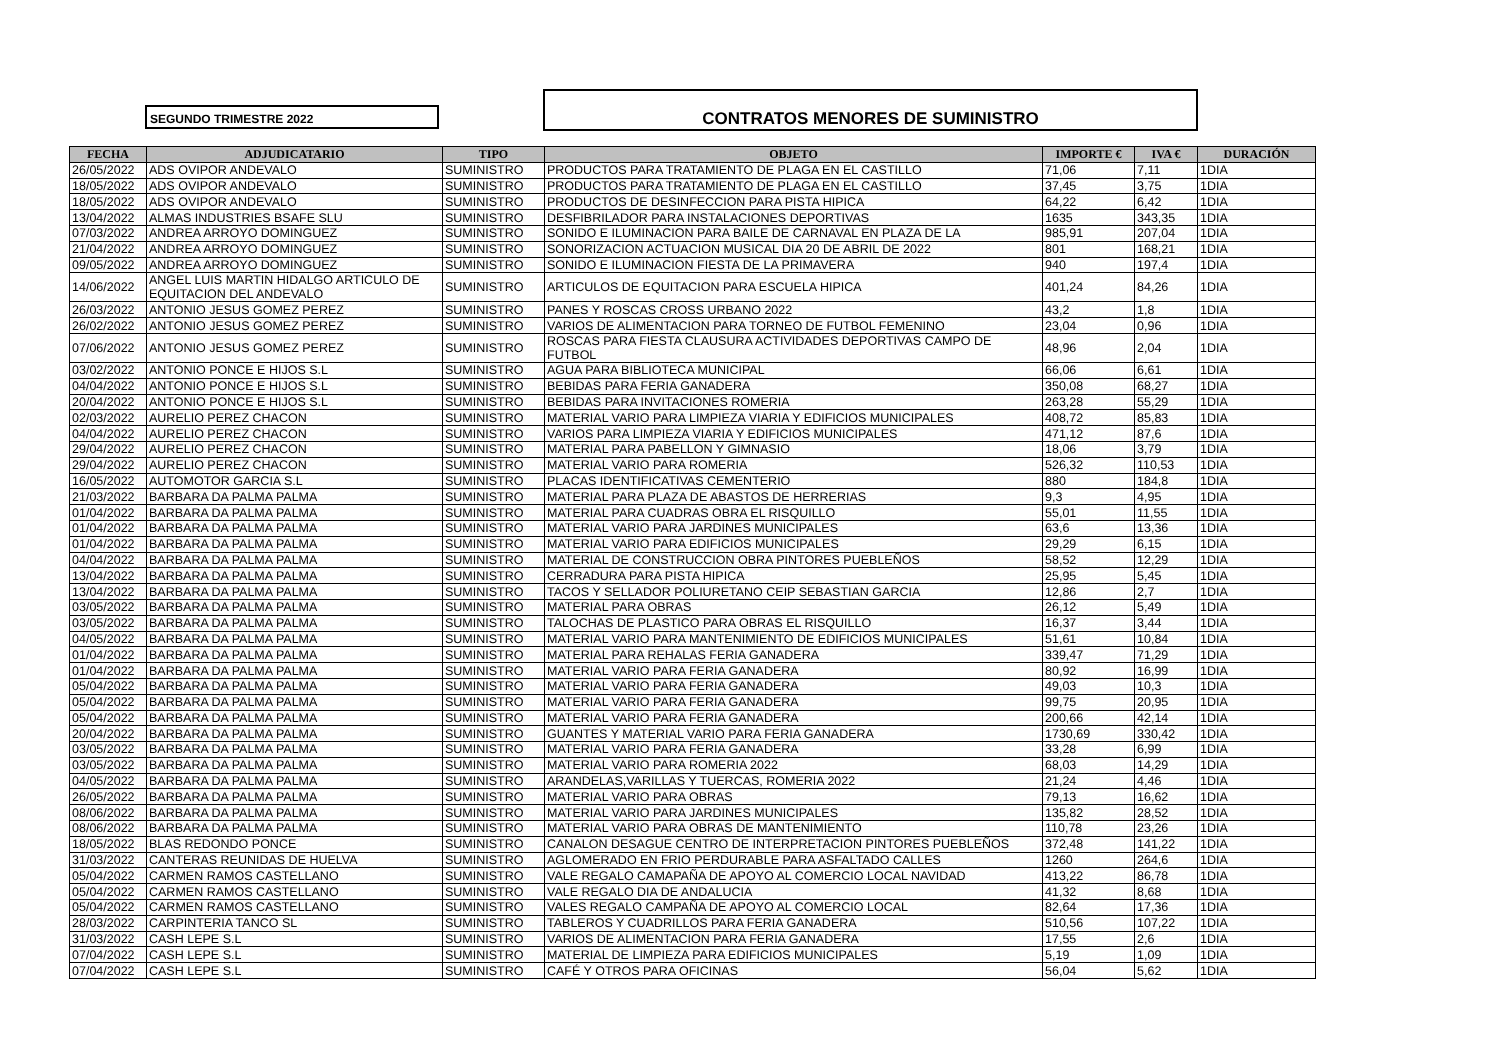SEGUNDO TRIMESTRE 2022
CONTRATOS MENORES DE SUMINISTRO
| FECHA | ADJUDICATARIO | TIPO | OBJETO | IMPORTE € | IVA € | DURACIÓN |
| --- | --- | --- | --- | --- | --- | --- |
| 26/05/2022 | ADS OVIPOR ANDEVALO | SUMINISTRO | PRODUCTOS PARA TRATAMIENTO DE PLAGA EN EL CASTILLO | 71,06 | 7,11 | 1DIA |
| 18/05/2022 | ADS OVIPOR ANDEVALO | SUMINISTRO | PRODUCTOS PARA TRATAMIENTO DE PLAGA EN EL CASTILLO | 37,45 | 3,75 | 1DIA |
| 18/05/2022 | ADS OVIPOR ANDEVALO | SUMINISTRO | PRODUCTOS DE DESINFECCION PARA PISTA HIPICA | 64,22 | 6,42 | 1DIA |
| 13/04/2022 | ALMAS INDUSTRIES BSAFE SLU | SUMINISTRO | DESFIBRILADOR PARA INSTALACIONES DEPORTIVAS | 1635 | 343,35 | 1DIA |
| 07/03/2022 | ANDREA ARROYO DOMINGUEZ | SUMINISTRO | SONIDO E ILUMINACION PARA BAILE DE CARNAVAL EN PLAZA DE LA | 985,91 | 207,04 | 1DIA |
| 21/04/2022 | ANDREA ARROYO DOMINGUEZ | SUMINISTRO | SONORIZACION ACTUACION MUSICAL DIA 20 DE ABRIL DE 2022 | 801 | 168,21 | 1DIA |
| 09/05/2022 | ANDREA ARROYO DOMINGUEZ | SUMINISTRO | SONIDO E ILUMINACION FIESTA DE LA PRIMAVERA | 940 | 197,4 | 1DIA |
| 14/06/2022 | ANGEL LUIS MARTIN HIDALGO ARTICULO DE EQUITACION DEL ANDEVALO | SUMINISTRO | ARTICULOS DE EQUITACION PARA ESCUELA HIPICA | 401,24 | 84,26 | 1DIA |
| 26/03/2022 | ANTONIO JESUS GOMEZ PEREZ | SUMINISTRO | PANES Y ROSCAS CROSS URBANO 2022 | 43,2 | 1,8 | 1DIA |
| 26/02/2022 | ANTONIO JESUS GOMEZ PEREZ | SUMINISTRO | VARIOS DE ALIMENTACION PARA TORNEO DE FUTBOL FEMENINO | 23,04 | 0,96 | 1DIA |
| 07/06/2022 | ANTONIO JESUS GOMEZ PEREZ | SUMINISTRO | ROSCAS PARA FIESTA CLAUSURA ACTIVIDADES DEPORTIVAS CAMPO DE FUTBOL | 48,96 | 2,04 | 1DIA |
| 03/02/2022 | ANTONIO PONCE E HIJOS S.L | SUMINISTRO | AGUA PARA BIBLIOTECA MUNICIPAL | 66,06 | 6,61 | 1DIA |
| 04/04/2022 | ANTONIO PONCE E HIJOS S.L | SUMINISTRO | BEBIDAS PARA FERIA GANADERA | 350,08 | 68,27 | 1DIA |
| 20/04/2022 | ANTONIO PONCE E HIJOS S.L | SUMINISTRO | BEBIDAS PARA INVITACIONES ROMERIA | 263,28 | 55,29 | 1DIA |
| 02/03/2022 | AURELIO PEREZ CHACON | SUMINISTRO | MATERIAL VARIO PARA LIMPIEZA VIARIA Y EDIFICIOS MUNICIPALES | 408,72 | 85,83 | 1DIA |
| 04/04/2022 | AURELIO PEREZ CHACON | SUMINISTRO | VARIOS PARA LIMPIEZA VIARIA Y EDIFICIOS MUNICIPALES | 471,12 | 87,6 | 1DIA |
| 29/04/2022 | AURELIO PEREZ CHACON | SUMINISTRO | MATERIAL PARA PABELLON Y GIMNASIO | 18,06 | 3,79 | 1DIA |
| 29/04/2022 | AURELIO PEREZ CHACON | SUMINISTRO | MATERIAL VARIO PARA ROMERIA | 526,32 | 110,53 | 1DIA |
| 16/05/2022 | AUTOMOTOR GARCIA S.L | SUMINISTRO | PLACAS IDENTIFICATIVAS CEMENTERIO | 880 | 184,8 | 1DIA |
| 21/03/2022 | BARBARA DA PALMA PALMA | SUMINISTRO | MATERIAL PARA PLAZA DE ABASTOS DE HERRERIAS | 9,3 | 4,95 | 1DIA |
| 01/04/2022 | BARBARA DA PALMA PALMA | SUMINISTRO | MATERIAL PARA CUADRAS OBRA EL RISQUILLO | 55,01 | 11,55 | 1DIA |
| 01/04/2022 | BARBARA DA PALMA PALMA | SUMINISTRO | MATERIAL VARIO PARA JARDINES MUNICIPALES | 63,6 | 13,36 | 1DIA |
| 01/04/2022 | BARBARA DA PALMA PALMA | SUMINISTRO | MATERIAL VARIO PARA EDIFICIOS MUNICIPALES | 29,29 | 6,15 | 1DIA |
| 04/04/2022 | BARBARA DA PALMA PALMA | SUMINISTRO | MATERIAL DE CONSTRUCCION OBRA PINTORES PUEBLEÑOS | 58,52 | 12,29 | 1DIA |
| 13/04/2022 | BARBARA DA PALMA PALMA | SUMINISTRO | CERRADURA PARA PISTA HIPICA | 25,95 | 5,45 | 1DIA |
| 13/04/2022 | BARBARA DA PALMA PALMA | SUMINISTRO | TACOS Y SELLADOR POLIURETANO CEIP SEBASTIAN GARCIA | 12,86 | 2,7 | 1DIA |
| 03/05/2022 | BARBARA DA PALMA PALMA | SUMINISTRO | MATERIAL PARA OBRAS | 26,12 | 5,49 | 1DIA |
| 03/05/2022 | BARBARA DA PALMA PALMA | SUMINISTRO | TALOCHAS DE PLASTICO PARA OBRAS EL RISQUILLO | 16,37 | 3,44 | 1DIA |
| 04/05/2022 | BARBARA DA PALMA PALMA | SUMINISTRO | MATERIAL VARIO PARA MANTENIMIENTO DE EDIFICIOS MUNICIPALES | 51,61 | 10,84 | 1DIA |
| 01/04/2022 | BARBARA DA PALMA PALMA | SUMINISTRO | MATERIAL PARA REHALAS FERIA GANADERA | 339,47 | 71,29 | 1DIA |
| 01/04/2022 | BARBARA DA PALMA PALMA | SUMINISTRO | MATERIAL VARIO PARA FERIA GANADERA | 80,92 | 16,99 | 1DIA |
| 05/04/2022 | BARBARA DA PALMA PALMA | SUMINISTRO | MATERIAL VARIO PARA FERIA GANADERA | 49,03 | 10,3 | 1DIA |
| 05/04/2022 | BARBARA DA PALMA PALMA | SUMINISTRO | MATERIAL VARIO PARA FERIA GANADERA | 99,75 | 20,95 | 1DIA |
| 05/04/2022 | BARBARA DA PALMA PALMA | SUMINISTRO | MATERIAL VARIO PARA FERIA GANADERA | 200,66 | 42,14 | 1DIA |
| 20/04/2022 | BARBARA DA PALMA PALMA | SUMINISTRO | GUANTES Y MATERIAL VARIO PARA FERIA GANADERA | 1730,69 | 330,42 | 1DIA |
| 03/05/2022 | BARBARA DA PALMA PALMA | SUMINISTRO | MATERIAL VARIO PARA FERIA GANADERA | 33,28 | 6,99 | 1DIA |
| 03/05/2022 | BARBARA DA PALMA PALMA | SUMINISTRO | MATERIAL VARIO PARA ROMERIA 2022 | 68,03 | 14,29 | 1DIA |
| 04/05/2022 | BARBARA DA PALMA PALMA | SUMINISTRO | ARANDELAS,VARILLAS Y TUERCAS, ROMERIA 2022 | 21,24 | 4,46 | 1DIA |
| 26/05/2022 | BARBARA DA PALMA PALMA | SUMINISTRO | MATERIAL VARIO PARA OBRAS | 79,13 | 16,62 | 1DIA |
| 08/06/2022 | BARBARA DA PALMA PALMA | SUMINISTRO | MATERIAL VARIO PARA JARDINES MUNICIPALES | 135,82 | 28,52 | 1DIA |
| 08/06/2022 | BARBARA DA PALMA PALMA | SUMINISTRO | MATERIAL VARIO PARA OBRAS DE MANTENIMIENTO | 110,78 | 23,26 | 1DIA |
| 18/05/2022 | BLAS REDONDO PONCE | SUMINISTRO | CANALON DESAGUE CENTRO DE INTERPRETACION PINTORES PUEBLEÑOS | 372,48 | 141,22 | 1DIA |
| 31/03/2022 | CANTERAS REUNIDAS DE HUELVA | SUMINISTRO | AGLOMERADO EN FRIO PERDURABLE PARA ASFALTADO CALLES | 1260 | 264,6 | 1DIA |
| 05/04/2022 | CARMEN RAMOS CASTELLANO | SUMINISTRO | VALE REGALO CAMAPAÑA DE APOYO AL COMERCIO LOCAL NAVIDAD | 413,22 | 86,78 | 1DIA |
| 05/04/2022 | CARMEN RAMOS CASTELLANO | SUMINISTRO | VALE REGALO DIA DE ANDALUCIA | 41,32 | 8,68 | 1DIA |
| 05/04/2022 | CARMEN RAMOS CASTELLANO | SUMINISTRO | VALES REGALO CAMPAÑA DE APOYO AL COMERCIO LOCAL | 82,64 | 17,36 | 1DIA |
| 28/03/2022 | CARPINTERIA TANCO SL | SUMINISTRO | TABLEROS Y CUADRILLOS PARA FERIA GANADERA | 510,56 | 107,22 | 1DIA |
| 31/03/2022 | CASH LEPE S.L | SUMINISTRO | VARIOS DE ALIMENTACION PARA FERIA GANADERA | 17,55 | 2,6 | 1DIA |
| 07/04/2022 | CASH LEPE S.L | SUMINISTRO | MATERIAL DE LIMPIEZA PARA EDIFICIOS MUNICIPALES | 5,19 | 1,09 | 1DIA |
| 07/04/2022 | CASH LEPE S.L | SUMINISTRO | CAFÉ Y OTROS PARA OFICINAS | 56,04 | 5,62 | 1DIA |